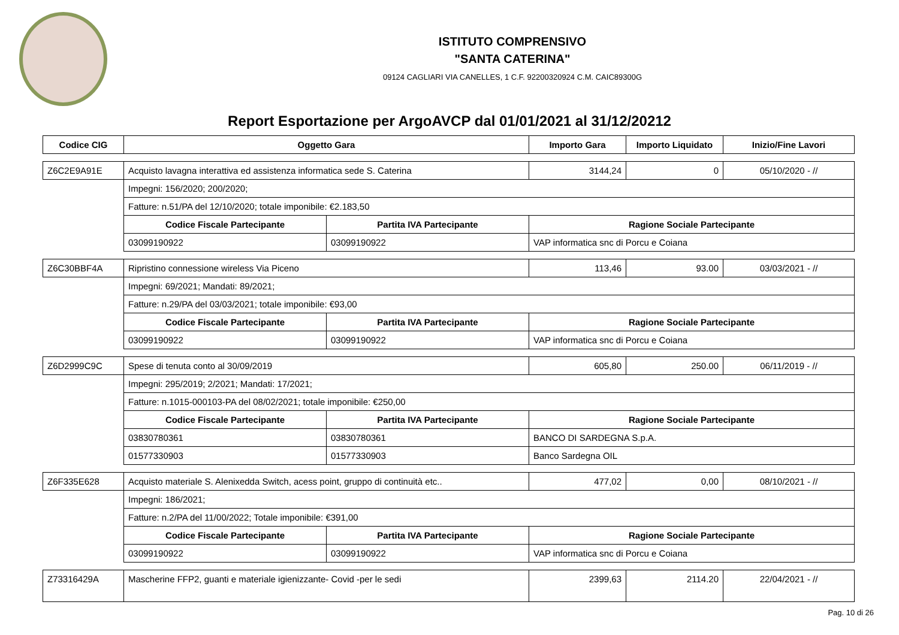ISTITUTO COMPRENSIVO
"SANTA CATERINA"
09124 CAGLIARI VIA CANELLES, 1 C.F. 92200320924 C.M. CAIC89300G
Report Esportazione per ArgoAVCP dal 01/01/2021 al 31/12/20212
| Codice CIG | Oggetto Gara | | Importo Gara | Importo Liquidato | Inizio/Fine Lavori |
| --- | --- | --- | --- | --- | --- |
| Z6C2E9A91E | Acquisto lavagna interattiva ed assistenza informatica sede S. Caterina | | 3144,24 | 0 | 05/10/2020 - // |
| | Impegni: 156/2020; 200/2020; | | | | |
| | Fatture: n.51/PA del 12/10/2020; totale imponibile: €2.183,50 | | | | |
| | Codice Fiscale Partecipante | Partita IVA Partecipante | Ragione Sociale Partecipante | | |
| | 03099190922 | 03099190922 | VAP informatica snc di Porcu e Coiana | | |
| Z6C30BBF4A | Ripristino connessione wireless Via Piceno | | 113,46 | 93.00 | 03/03/2021 - // |
| | Impegni: 69/2021; Mandati: 89/2021; | | | | |
| | Fatture: n.29/PA del 03/03/2021; totale imponibile: €93,00 | | | | |
| | Codice Fiscale Partecipante | Partita IVA Partecipante | Ragione Sociale Partecipante | | |
| | 03099190922 | 03099190922 | VAP informatica snc di Porcu e Coiana | | |
| Z6D2999C9C | Spese di tenuta conto al 30/09/2019 | | 605,80 | 250.00 | 06/11/2019 - // |
| | Impegni: 295/2019; 2/2021; Mandati: 17/2021; | | | | |
| | Fatture: n.1015-000103-PA del 08/02/2021; totale imponibile: €250,00 | | | | |
| | Codice Fiscale Partecipante | Partita IVA Partecipante | Ragione Sociale Partecipante | | |
| | 03830780361 | 03830780361 | BANCO DI SARDEGNA S.p.A. | | |
| | 01577330903 | 01577330903 | Banco Sardegna OIL | | |
| Z6F335E628 | Acquisto materiale S. Alenixedda Switch, acess point, gruppo di continuità etc.. | | 477,02 | 0,00 | 08/10/2021 - // |
| | Impegni: 186/2021; | | | | |
| | Fatture: n.2/PA del 11/00/2022; Totale imponibile: €391,00 | | | | |
| | Codice Fiscale Partecipante | Partita IVA Partecipante | Ragione Sociale Partecipante | | |
| | 03099190922 | 03099190922 | VAP informatica snc di Porcu e Coiana | | |
| Z73316429A | Mascherine FFP2, guanti e materiale igienizzante- Covid -per le sedi | | 2399,63 | 2114.20 | 22/04/2021 - // |
Pag. 10 di 26